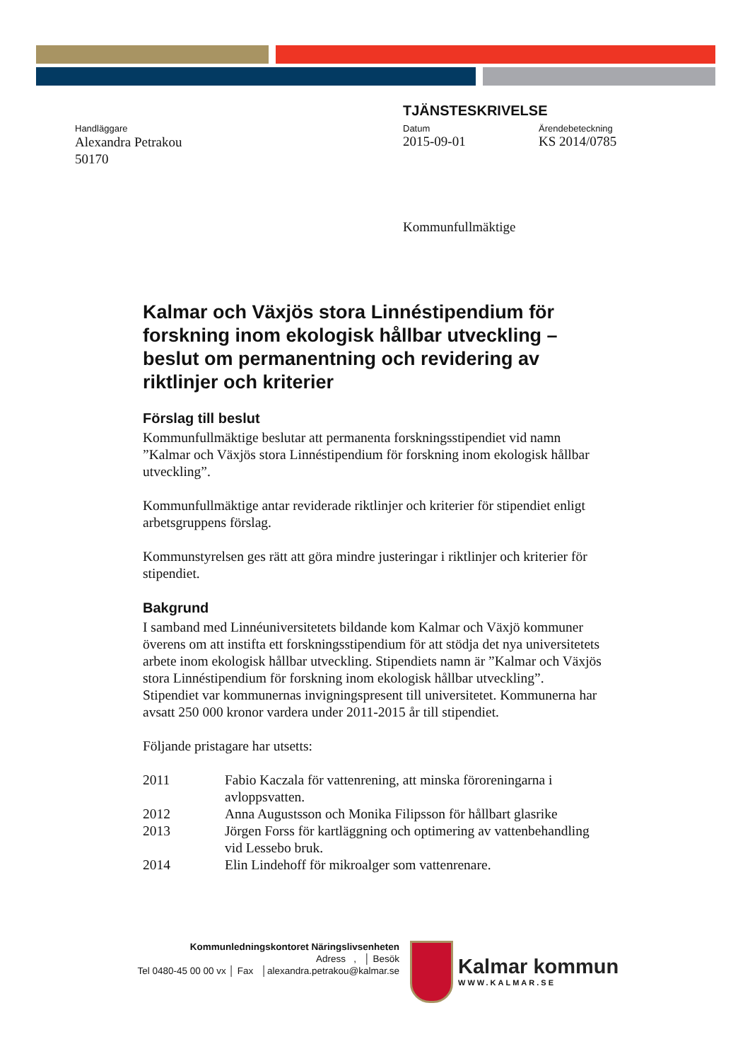TJÄNSTESKRIVELSE
Handläggare
Alexandra Petrakou
50170
Datum
2015-09-01
Ärendebeteckning
KS 2014/0785
Kommunfullmäktige
Kalmar och Växjös stora Linnéstipendium för forskning inom ekologisk hållbar utveckling – beslut om permanentning och revidering av riktlinjer och kriterier
Förslag till beslut
Kommunfullmäktige beslutar att permanenta forskningsstipendiet vid namn ”Kalmar och Växjös stora Linnéstipendium för forskning inom ekologisk hållbar utveckling”.
Kommunfullmäktige antar reviderade riktlinjer och kriterier för stipendiet enligt arbetsgruppens förslag.
Kommunstyrelsen ges rätt att göra mindre justeringar i riktlinjer och kriterier för stipendiet.
Bakgrund
I samband med Linnéuniversitetets bildande kom Kalmar och Växjö kommuner överens om att instifta ett forskningsstipendium för att stödja det nya universitetets arbete inom ekologisk hållbar utveckling. Stipendiets namn är ”Kalmar och Växjös stora Linnéstipendium för forskning inom ekologisk hållbar utveckling”. Stipendiet var kommunernas invigningspresent till universitetet. Kommunerna har avsatt 250 000 kronor vardera under 2011-2015 år till stipendiet.
Följande pristagare har utsetts:
| 2011 | Fabio Kaczala för vattenrening, att minska föroreningarna i avloppsvatten. |
| 2012 | Anna Augustsson och Monika Filipsson för hållbart glasrike |
| 2013 | Jörgen Forss för kartläggning och optimering av vattenbehandling vid Lessebo bruk. |
| 2014 | Elin Lindehoff för mikroalger som vattenrenare. |
Kommunledningskontoret Näringslivsenheten
Adress , │ Besök
Tel 0480-45 00 00 vx │ Fax │alexandra.petrakou@kalmar.se
Kalmar kommun
WWW.KALMAR.SE